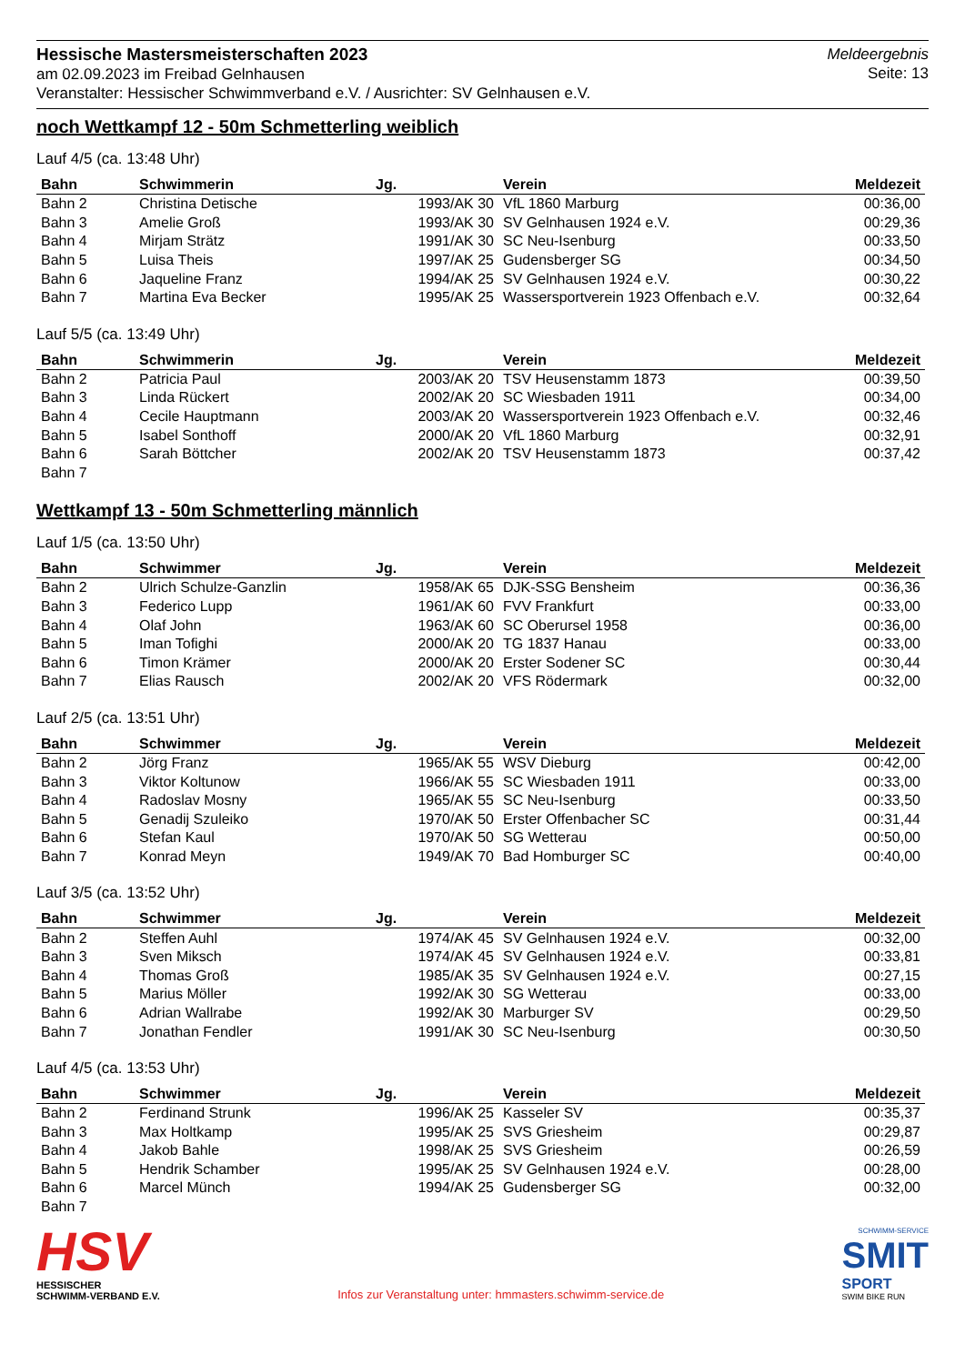Hessische Mastersmeisterschaften 2023
am 02.09.2023 im Freibad Gelnhausen
Veranstalter: Hessischer Schwimmverband e.V. / Ausrichter: SV Gelnhausen e.V.
Meldeergebnis
Seite: 13
noch Wettkampf 12 - 50m Schmetterling weiblich
Lauf 4/5 (ca. 13:48 Uhr)
| Bahn | Schwimmerin | Jg. | Verein | Meldezeit |
| --- | --- | --- | --- | --- |
| Bahn 2 | Christina Detische | 1993/AK 30 | VfL 1860 Marburg | 00:36,00 |
| Bahn 3 | Amelie Groß | 1993/AK 30 | SV Gelnhausen 1924 e.V. | 00:29,36 |
| Bahn 4 | Mirjam Strätz | 1991/AK 30 | SC Neu-Isenburg | 00:33,50 |
| Bahn 5 | Luisa Theis | 1997/AK 25 | Gudensberger SG | 00:34,50 |
| Bahn 6 | Jaqueline Franz | 1994/AK 25 | SV Gelnhausen 1924 e.V. | 00:30,22 |
| Bahn 7 | Martina Eva Becker | 1995/AK 25 | Wassersportverein 1923 Offenbach e.V. | 00:32,64 |
Lauf 5/5 (ca. 13:49 Uhr)
| Bahn | Schwimmerin | Jg. | Verein | Meldezeit |
| --- | --- | --- | --- | --- |
| Bahn 2 | Patricia Paul | 2003/AK 20 | TSV Heusenstamm 1873 | 00:39,50 |
| Bahn 3 | Linda Rückert | 2002/AK 20 | SC Wiesbaden 1911 | 00:34,00 |
| Bahn 4 | Cecile Hauptmann | 2003/AK 20 | Wassersportverein 1923 Offenbach e.V. | 00:32,46 |
| Bahn 5 | Isabel Sonthoff | 2000/AK 20 | VfL 1860 Marburg | 00:32,91 |
| Bahn 6 | Sarah Böttcher | 2002/AK 20 | TSV Heusenstamm 1873 | 00:37,42 |
| Bahn 7 | | | | |
Wettkampf 13 - 50m Schmetterling männlich
Lauf 1/5 (ca. 13:50 Uhr)
| Bahn | Schwimmer | Jg. | Verein | Meldezeit |
| --- | --- | --- | --- | --- |
| Bahn 2 | Ulrich Schulze-Ganzlin | 1958/AK 65 | DJK-SSG Bensheim | 00:36,36 |
| Bahn 3 | Federico Lupp | 1961/AK 60 | FVV Frankfurt | 00:33,00 |
| Bahn 4 | Olaf John | 1963/AK 60 | SC Oberursel 1958 | 00:36,00 |
| Bahn 5 | Iman Tofighi | 2000/AK 20 | TG 1837 Hanau | 00:33,00 |
| Bahn 6 | Timon Krämer | 2000/AK 20 | Erster Sodener SC | 00:30,44 |
| Bahn 7 | Elias Rausch | 2002/AK 20 | VFS Rödermark | 00:32,00 |
Lauf 2/5 (ca. 13:51 Uhr)
| Bahn | Schwimmer | Jg. | Verein | Meldezeit |
| --- | --- | --- | --- | --- |
| Bahn 2 | Jörg Franz | 1965/AK 55 | WSV Dieburg | 00:42,00 |
| Bahn 3 | Viktor Koltunow | 1966/AK 55 | SC Wiesbaden 1911 | 00:33,00 |
| Bahn 4 | Radoslav Mosny | 1965/AK 55 | SC Neu-Isenburg | 00:33,50 |
| Bahn 5 | Genadij Szuleiko | 1970/AK 50 | Erster Offenbacher SC | 00:31,44 |
| Bahn 6 | Stefan Kaul | 1970/AK 50 | SG Wetterau | 00:50,00 |
| Bahn 7 | Konrad Meyn | 1949/AK 70 | Bad Homburger SC | 00:40,00 |
Lauf 3/5 (ca. 13:52 Uhr)
| Bahn | Schwimmer | Jg. | Verein | Meldezeit |
| --- | --- | --- | --- | --- |
| Bahn 2 | Steffen Auhl | 1974/AK 45 | SV Gelnhausen 1924 e.V. | 00:32,00 |
| Bahn 3 | Sven Miksch | 1974/AK 45 | SV Gelnhausen 1924 e.V. | 00:33,81 |
| Bahn 4 | Thomas Groß | 1985/AK 35 | SV Gelnhausen 1924 e.V. | 00:27,15 |
| Bahn 5 | Marius Möller | 1992/AK 30 | SG Wetterau | 00:33,00 |
| Bahn 6 | Adrian Wallrabe | 1992/AK 30 | Marburger SV | 00:29,50 |
| Bahn 7 | Jonathan Fendler | 1991/AK 30 | SC Neu-Isenburg | 00:30,50 |
Lauf 4/5 (ca. 13:53 Uhr)
| Bahn | Schwimmer | Jg. | Verein | Meldezeit |
| --- | --- | --- | --- | --- |
| Bahn 2 | Ferdinand Strunk | 1996/AK 25 | Kasseler SV | 00:35,37 |
| Bahn 3 | Max Holtkamp | 1995/AK 25 | SVS Griesheim | 00:29,87 |
| Bahn 4 | Jakob Bahle | 1998/AK 25 | SVS Griesheim | 00:26,59 |
| Bahn 5 | Hendrik Schamber | 1995/AK 25 | SV Gelnhausen 1924 e.V. | 00:28,00 |
| Bahn 6 | Marcel Münch | 1994/AK 25 | Gudensberger SG | 00:32,00 |
| Bahn 7 | | | | |
HSV
HESSISCHER
SCHWIMM-VERBAND E.V.
Infos zur Veranstaltung unter: hmmasters.schwimm-service.de
SCHWIMM-SERVICE
SMIT
SPORT
SWIM BIKE RUN